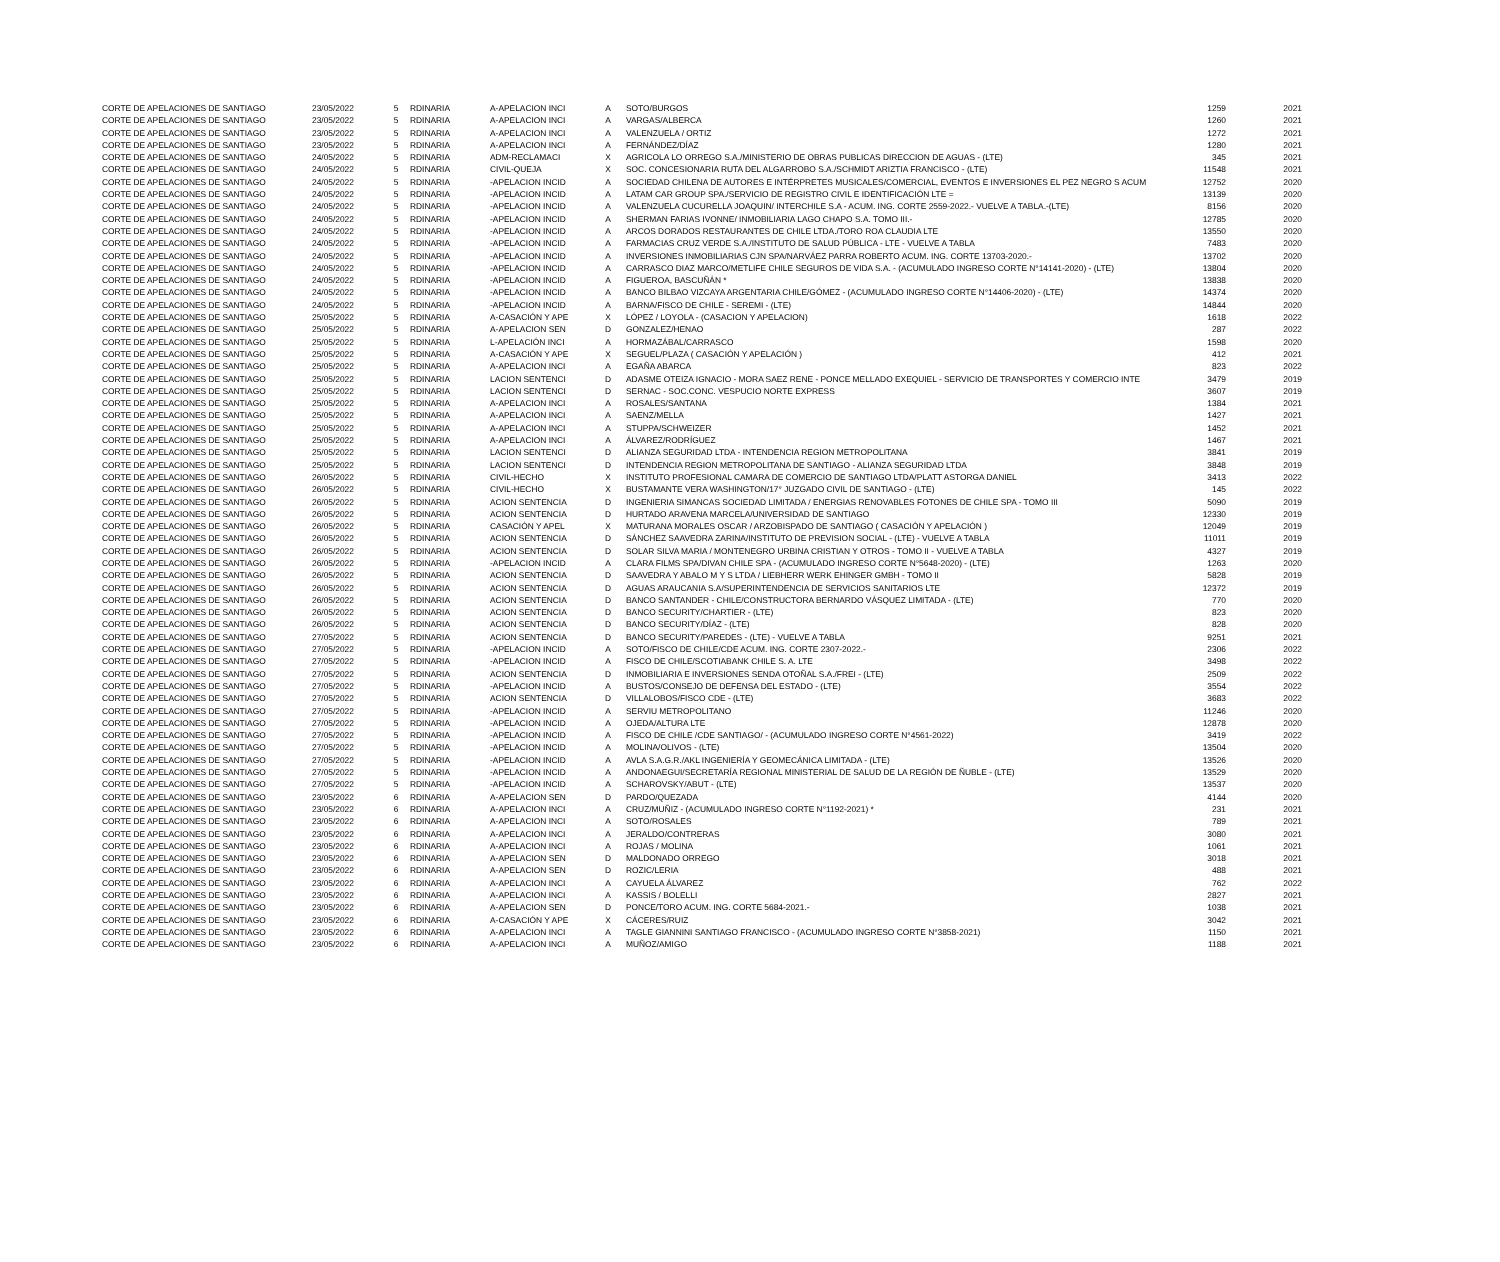| CORTE DE APELACIONES DE SANTIAGO | 23/05/2022 | 5 | RDINARIA | A-APELACION INCI | A | SOTO/BURGOS | 1259 | 2021 |
| CORTE DE APELACIONES DE SANTIAGO | 23/05/2022 | 5 | RDINARIA | A-APELACION INCI | A | VARGAS/ALBERCA | 1260 | 2021 |
| CORTE DE APELACIONES DE SANTIAGO | 23/05/2022 | 5 | RDINARIA | A-APELACION INCI | A | VALENZUELA / ORTIZ | 1272 | 2021 |
| CORTE DE APELACIONES DE SANTIAGO | 23/05/2022 | 5 | RDINARIA | A-APELACION INCI | A | FERNÁNDEZ/DÍAZ | 1280 | 2021 |
| CORTE DE APELACIONES DE SANTIAGO | 24/05/2022 | 5 | RDINARIA | ADM-RECLAMACI | X | AGRICOLA LO ORREGO S.A./MINISTERIO DE OBRAS PUBLICAS DIRECCION DE AGUAS - (LTE) | 345 | 2021 |
| CORTE DE APELACIONES DE SANTIAGO | 24/05/2022 | 5 | RDINARIA | CIVIL-QUEJA | X | SOC. CONCESIONARIA RUTA DEL ALGARROBO S.A./SCHMIDT ARIZTIA FRANCISCO - (LTE) | 11548 | 2021 |
| CORTE DE APELACIONES DE SANTIAGO | 24/05/2022 | 5 | RDINARIA | -APELACION INCID | A | SOCIEDAD CHILENA DE AUTORES E INTÉRPRETES MUSICALES/COMERCIAL, EVENTOS E INVERSIONES EL PEZ NEGRO S ACUM | 12752 | 2020 |
| CORTE DE APELACIONES DE SANTIAGO | 24/05/2022 | 5 | RDINARIA | -APELACION INCID | A | LATAM CAR GROUP SPA./SERVICIO DE REGISTRO CIVIL E IDENTIFICACIÓN LTE = | 13139 | 2020 |
| CORTE DE APELACIONES DE SANTIAGO | 24/05/2022 | 5 | RDINARIA | -APELACION INCID | A | VALENZUELA CUCURELLA JOAQUIN/ INTERCHILE S.A - ACUM. ING. CORTE 2559-2022.- VUELVE A TABLA.-(LTE) | 8156 | 2020 |
| CORTE DE APELACIONES DE SANTIAGO | 24/05/2022 | 5 | RDINARIA | -APELACION INCID | A | SHERMAN FARIAS IVONNE/ INMOBILIARIA LAGO CHAPO S.A. TOMO III.- | 12785 | 2020 |
| CORTE DE APELACIONES DE SANTIAGO | 24/05/2022 | 5 | RDINARIA | -APELACION INCID | A | ARCOS DORADOS RESTAURANTES DE CHILE LTDA./TORO ROA CLAUDIA LTE | 13550 | 2020 |
| CORTE DE APELACIONES DE SANTIAGO | 24/05/2022 | 5 | RDINARIA | -APELACION INCID | A | FARMACIAS CRUZ VERDE S.A./INSTITUTO DE SALUD PÚBLICA - LTE - VUELVE A TABLA | 7483 | 2020 |
| CORTE DE APELACIONES DE SANTIAGO | 24/05/2022 | 5 | RDINARIA | -APELACION INCID | A | INVERSIONES INMOBILIARIAS CJN SPA/NARVÁEZ PARRA ROBERTO ACUM. ING. CORTE 13703-2020.- | 13702 | 2020 |
| CORTE DE APELACIONES DE SANTIAGO | 24/05/2022 | 5 | RDINARIA | -APELACION INCID | A | CARRASCO DIAZ MARCO/METLIFE CHILE SEGUROS DE VIDA S.A. - (ACUMULADO INGRESO CORTE N°14141-2020) - (LTE) | 13804 | 2020 |
| CORTE DE APELACIONES DE SANTIAGO | 24/05/2022 | 5 | RDINARIA | -APELACION INCID | A | FIGUEROA, BASCUÑÁN * | 13838 | 2020 |
| CORTE DE APELACIONES DE SANTIAGO | 24/05/2022 | 5 | RDINARIA | -APELACION INCID | A | BANCO BILBAO VIZCAYA ARGENTARIA CHILE/GÓMEZ - (ACUMULADO INGRESO CORTE N°14406-2020) - (LTE) | 14374 | 2020 |
| CORTE DE APELACIONES DE SANTIAGO | 24/05/2022 | 5 | RDINARIA | -APELACION INCID | A | BARNA/FISCO DE CHILE - SEREMI - (LTE) | 14844 | 2020 |
| CORTE DE APELACIONES DE SANTIAGO | 25/05/2022 | 5 | RDINARIA | A-CASACIÓN Y APE | X | LÓPEZ / LOYOLA - (CASACION Y APELACION) | 1618 | 2022 |
| CORTE DE APELACIONES DE SANTIAGO | 25/05/2022 | 5 | RDINARIA | A-APELACION SEN | D | GONZALEZ/HENAO | 287 | 2022 |
| CORTE DE APELACIONES DE SANTIAGO | 25/05/2022 | 5 | RDINARIA | L-APELACIÓN INCI | A | HORMAZÁBAL/CARRASCO | 1598 | 2020 |
| CORTE DE APELACIONES DE SANTIAGO | 25/05/2022 | 5 | RDINARIA | A-CASACIÓN Y APE | X | SEGUEL/PLAZA ( CASACIÓN Y APELACIÓN ) | 412 | 2021 |
| CORTE DE APELACIONES DE SANTIAGO | 25/05/2022 | 5 | RDINARIA | A-APELACION INCI | A | EGAÑA ABARCA | 823 | 2022 |
| CORTE DE APELACIONES DE SANTIAGO | 25/05/2022 | 5 | RDINARIA | LACION SENTENCI | D | ADASME OTEIZA IGNACIO - MORA SAEZ RENE - PONCE MELLADO EXEQUIEL - SERVICIO DE TRANSPORTES Y COMERCIO INTE | 3479 | 2019 |
| CORTE DE APELACIONES DE SANTIAGO | 25/05/2022 | 5 | RDINARIA | LACION SENTENCI | D | SERNAC - SOC.CONC. VESPUCIO NORTE EXPRESS | 3607 | 2019 |
| CORTE DE APELACIONES DE SANTIAGO | 25/05/2022 | 5 | RDINARIA | A-APELACION INCI | A | ROSALES/SANTANA | 1384 | 2021 |
| CORTE DE APELACIONES DE SANTIAGO | 25/05/2022 | 5 | RDINARIA | A-APELACION INCI | A | SAENZ/MELLA | 1427 | 2021 |
| CORTE DE APELACIONES DE SANTIAGO | 25/05/2022 | 5 | RDINARIA | A-APELACION INCI | A | STUPPA/SCHWEIZER | 1452 | 2021 |
| CORTE DE APELACIONES DE SANTIAGO | 25/05/2022 | 5 | RDINARIA | A-APELACION INCI | A | ÁLVAREZ/RODRÍGUEZ | 1467 | 2021 |
| CORTE DE APELACIONES DE SANTIAGO | 25/05/2022 | 5 | RDINARIA | LACION SENTENCI | D | ALIANZA SEGURIDAD LTDA - INTENDENCIA REGION METROPOLITANA | 3841 | 2019 |
| CORTE DE APELACIONES DE SANTIAGO | 25/05/2022 | 5 | RDINARIA | LACION SENTENCI | D | INTENDENCIA REGION METROPOLITANA DE SANTIAGO - ALIANZA SEGURIDAD LTDA | 3848 | 2019 |
| CORTE DE APELACIONES DE SANTIAGO | 26/05/2022 | 5 | RDINARIA | CIVIL-HECHO | X | INSTITUTO PROFESIONAL CAMARA DE COMERCIO DE SANTIAGO LTDA/PLATT ASTORGA DANIEL | 3413 | 2022 |
| CORTE DE APELACIONES DE SANTIAGO | 26/05/2022 | 5 | RDINARIA | CIVIL-HECHO | X | BUSTAMANTE VERA WASHINGTON/17° JUZGADO CIVIL DE SANTIAGO - (LTE) | 145 | 2022 |
| CORTE DE APELACIONES DE SANTIAGO | 26/05/2022 | 5 | RDINARIA | ACION SENTENCIA | D | INGENIERIA SIMANCAS SOCIEDAD LIMITADA / ENERGIAS RENOVABLES FOTONES DE CHILE SPA - TOMO III | 5090 | 2019 |
| CORTE DE APELACIONES DE SANTIAGO | 26/05/2022 | 5 | RDINARIA | ACION SENTENCIA | D | HURTADO ARAVENA MARCELA/UNIVERSIDAD DE SANTIAGO | 12330 | 2019 |
| CORTE DE APELACIONES DE SANTIAGO | 26/05/2022 | 5 | RDINARIA | CASACIÓN Y APEL | X | MATURANA MORALES OSCAR / ARZOBISPADO DE SANTIAGO ( CASACIÓN Y APELACIÓN ) | 12049 | 2019 |
| CORTE DE APELACIONES DE SANTIAGO | 26/05/2022 | 5 | RDINARIA | ACION SENTENCIA | D | SÁNCHEZ SAAVEDRA ZARINA/INSTITUTO DE PREVISION SOCIAL - (LTE) - VUELVE A TABLA | 11011 | 2019 |
| CORTE DE APELACIONES DE SANTIAGO | 26/05/2022 | 5 | RDINARIA | ACION SENTENCIA | D | SOLAR SILVA MARIA / MONTENEGRO URBINA CRISTIAN Y OTROS - TOMO II - VUELVE A TABLA | 4327 | 2019 |
| CORTE DE APELACIONES DE SANTIAGO | 26/05/2022 | 5 | RDINARIA | -APELACION INCID | A | CLARA FILMS SPA/DIVAN CHILE SPA - (ACUMULADO INGRESO CORTE N°5648-2020) - (LTE) | 1263 | 2020 |
| CORTE DE APELACIONES DE SANTIAGO | 26/05/2022 | 5 | RDINARIA | ACION SENTENCIA | D | SAAVEDRA Y ABALO M Y S LTDA / LIEBHERR WERK EHINGER GMBH - TOMO II | 5828 | 2019 |
| CORTE DE APELACIONES DE SANTIAGO | 26/05/2022 | 5 | RDINARIA | ACION SENTENCIA | D | AGUAS ARAUCANIA S.A/SUPERINTENDENCIA DE SERVICIOS SANITARIOS LTE | 12372 | 2019 |
| CORTE DE APELACIONES DE SANTIAGO | 26/05/2022 | 5 | RDINARIA | ACION SENTENCIA | D | BANCO SANTANDER - CHILE/CONSTRUCTORA BERNARDO VÁSQUEZ LIMITADA - (LTE) | 770 | 2020 |
| CORTE DE APELACIONES DE SANTIAGO | 26/05/2022 | 5 | RDINARIA | ACION SENTENCIA | D | BANCO SECURITY/CHARTIER - (LTE) | 823 | 2020 |
| CORTE DE APELACIONES DE SANTIAGO | 26/05/2022 | 5 | RDINARIA | ACION SENTENCIA | D | BANCO SECURITY/DÍAZ - (LTE) | 828 | 2020 |
| CORTE DE APELACIONES DE SANTIAGO | 27/05/2022 | 5 | RDINARIA | ACION SENTENCIA | D | BANCO SECURITY/PAREDES - (LTE) - VUELVE A TABLA | 9251 | 2021 |
| CORTE DE APELACIONES DE SANTIAGO | 27/05/2022 | 5 | RDINARIA | -APELACION INCID | A | SOTO/FISCO DE CHILE/CDE ACUM. ING. CORTE 2307-2022.- | 2306 | 2022 |
| CORTE DE APELACIONES DE SANTIAGO | 27/05/2022 | 5 | RDINARIA | -APELACION INCID | A | FISCO DE CHILE/SCOTIABANK CHILE S. A. LTE | 3498 | 2022 |
| CORTE DE APELACIONES DE SANTIAGO | 27/05/2022 | 5 | RDINARIA | ACION SENTENCIA | D | INMOBILIARIA E INVERSIONES SENDA OTOÑAL S.A./FREI - (LTE) | 2509 | 2022 |
| CORTE DE APELACIONES DE SANTIAGO | 27/05/2022 | 5 | RDINARIA | -APELACION INCID | A | BUSTOS/CONSEJO DE DEFENSA DEL ESTADO - (LTE) | 3554 | 2022 |
| CORTE DE APELACIONES DE SANTIAGO | 27/05/2022 | 5 | RDINARIA | ACION SENTENCIA | D | VILLALOBOS/FISCO CDE - (LTE) | 3683 | 2022 |
| CORTE DE APELACIONES DE SANTIAGO | 27/05/2022 | 5 | RDINARIA | -APELACION INCID | A | SERVIU METROPOLITANO | 11246 | 2020 |
| CORTE DE APELACIONES DE SANTIAGO | 27/05/2022 | 5 | RDINARIA | -APELACION INCID | A | OJEDA/ALTURA LTE | 12878 | 2020 |
| CORTE DE APELACIONES DE SANTIAGO | 27/05/2022 | 5 | RDINARIA | -APELACION INCID | A | FISCO DE CHILE /CDE SANTIAGO/ - (ACUMULADO INGRESO CORTE N°4561-2022) | 3419 | 2022 |
| CORTE DE APELACIONES DE SANTIAGO | 27/05/2022 | 5 | RDINARIA | -APELACION INCID | A | MOLINA/OLIVOS - (LTE) | 13504 | 2020 |
| CORTE DE APELACIONES DE SANTIAGO | 27/05/2022 | 5 | RDINARIA | -APELACION INCID | A | AVLA S.A.G.R./AKL INGENIERÍA Y GEOMECÁNICA LIMITADA - (LTE) | 13526 | 2020 |
| CORTE DE APELACIONES DE SANTIAGO | 27/05/2022 | 5 | RDINARIA | -APELACION INCID | A | ANDONAEGUI/SECRETARÍA REGIONAL MINISTERIAL DE SALUD DE LA REGIÓN DE ÑUBLE - (LTE) | 13529 | 2020 |
| CORTE DE APELACIONES DE SANTIAGO | 27/05/2022 | 5 | RDINARIA | -APELACION INCID | A | SCHAROVSKY/ABUT - (LTE) | 13537 | 2020 |
| CORTE DE APELACIONES DE SANTIAGO | 23/05/2022 | 6 | RDINARIA | A-APELACION SEN | D | PARDO/QUEZADA | 4144 | 2020 |
| CORTE DE APELACIONES DE SANTIAGO | 23/05/2022 | 6 | RDINARIA | A-APELACION INCI | A | CRUZ/MUÑIZ - (ACUMULADO INGRESO CORTE N°1192-2021) * | 231 | 2021 |
| CORTE DE APELACIONES DE SANTIAGO | 23/05/2022 | 6 | RDINARIA | A-APELACION INCI | A | SOTO/ROSALES | 789 | 2021 |
| CORTE DE APELACIONES DE SANTIAGO | 23/05/2022 | 6 | RDINARIA | A-APELACION INCI | A | JERALDO/CONTRERAS | 3080 | 2021 |
| CORTE DE APELACIONES DE SANTIAGO | 23/05/2022 | 6 | RDINARIA | A-APELACION INCI | A | ROJAS / MOLINA | 1061 | 2021 |
| CORTE DE APELACIONES DE SANTIAGO | 23/05/2022 | 6 | RDINARIA | A-APELACION SEN | D | MALDONADO ORREGO | 3018 | 2021 |
| CORTE DE APELACIONES DE SANTIAGO | 23/05/2022 | 6 | RDINARIA | A-APELACION SEN | D | ROZIC/LERIA | 488 | 2021 |
| CORTE DE APELACIONES DE SANTIAGO | 23/05/2022 | 6 | RDINARIA | A-APELACION INCI | A | CAYUELA ÁLVAREZ | 762 | 2022 |
| CORTE DE APELACIONES DE SANTIAGO | 23/05/2022 | 6 | RDINARIA | A-APELACION INCI | A | KASSIS / BOLELLI | 2827 | 2021 |
| CORTE DE APELACIONES DE SANTIAGO | 23/05/2022 | 6 | RDINARIA | A-APELACION SEN | D | PONCE/TORO ACUM. ING. CORTE 5684-2021.- | 1038 | 2021 |
| CORTE DE APELACIONES DE SANTIAGO | 23/05/2022 | 6 | RDINARIA | A-CASACIÓN Y APE | X | CÁCERES/RUIZ | 3042 | 2021 |
| CORTE DE APELACIONES DE SANTIAGO | 23/05/2022 | 6 | RDINARIA | A-APELACION INCI | A | TAGLE GIANNINI SANTIAGO FRANCISCO - (ACUMULADO INGRESO CORTE N°3858-2021) | 1150 | 2021 |
| CORTE DE APELACIONES DE SANTIAGO | 23/05/2022 | 6 | RDINARIA | A-APELACION INCI | A | MUÑOZ/AMIGO | 1188 | 2021 |